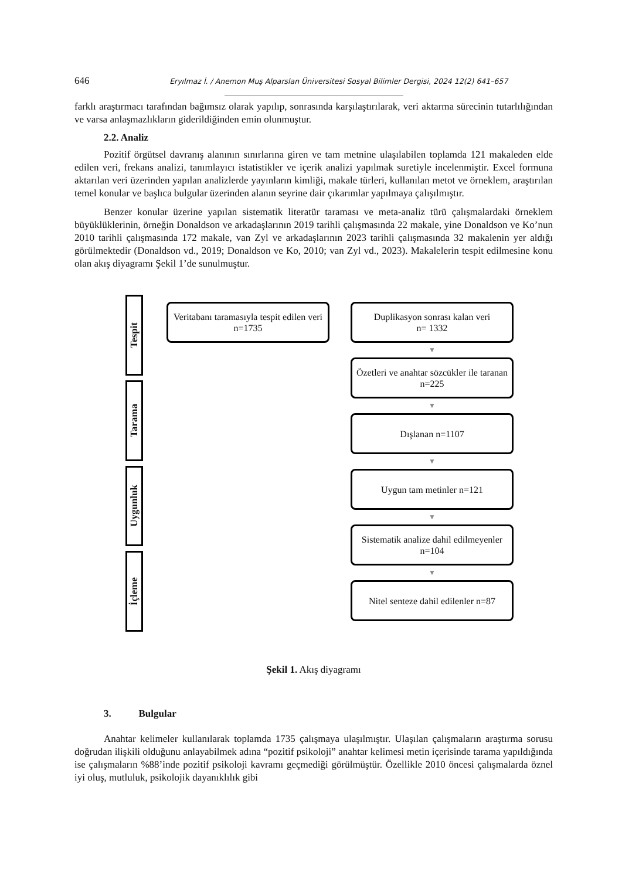646 Eryılmaz İ. / Anemon Muş Alparslan Üniversitesi Sosyal Bilimler Dergisi, 2024 12(2) 641–657
farklı araştırmacı tarafından bağımsız olarak yapılıp, sonrasında karşılaştırılarak, veri aktarma sürecinin tutarlılığından ve varsa anlaşmazlıkların giderildiğinden emin olunmuştur.
2.2. Analiz
Pozitif örgütsel davranış alanının sınırlarına giren ve tam metnine ulaşılabilen toplamda 121 makaleden elde edilen veri, frekans analizi, tanımlayıcı istatistikler ve içerik analizi yapılmak suretiyle incelenmiştir. Excel formuna aktarılan veri üzerinden yapılan analizlerde yayınların kimliği, makale türleri, kullanılan metot ve örneklem, araştırılan temel konular ve başlıca bulgular üzerinden alanın seyrine dair çıkarımlar yapılmaya çalışılmıştır.
Benzer konular üzerine yapılan sistematik literatür taraması ve meta-analiz türü çalışmalardaki örneklem büyüklüklerinin, örneğin Donaldson ve arkadaşlarının 2019 tarihli çalışmasında 22 makale, yine Donaldson ve Ko’nun 2010 tarihli çalışmasında 172 makale, van Zyl ve arkadaşlarının 2023 tarihli çalışmasında 32 makalenin yer aldığı görülmektedir (Donaldson vd., 2019; Donaldson ve Ko, 2010; van Zyl vd., 2023). Makalelerin tespit edilmesine konu olan akış diyagramı Şekil 1’de sunulmuştur.
Tespit
Tarama
Uygunluk
İçleme
Veritabanı taramasıyla tespit edilen veri n=1735
Duplikasyon sonrası kalan veri
n= 1332
▼
Özetleri ve anahtar sözcükler ile taranan n=225
▼
Dışlanan n=1107
▼
Uygun tam metinler n=121
▼
Sistematik analize dahil edilmeyenler n=104
▼
Nitel senteze dahil edilenler n=87
Şekil 1. Akış diyagramı
3. Bulgular
Anahtar kelimeler kullanılarak toplamda 1735 çalışmaya ulaşılmıştır. Ulaşılan çalışmaların araştırma sorusu doğrudan ilişkili olduğunu anlayabilmek adına “pozitif psikoloji” anahtar kelimesi metin içerisinde tarama yapıldığında ise çalışmaların %88’inde pozitif psikoloji kavramı geçmediği görülmüştür. Özellikle 2010 öncesi çalışmalarda öznel iyi oluş, mutluluk, psikolojik dayanıklılık gibi